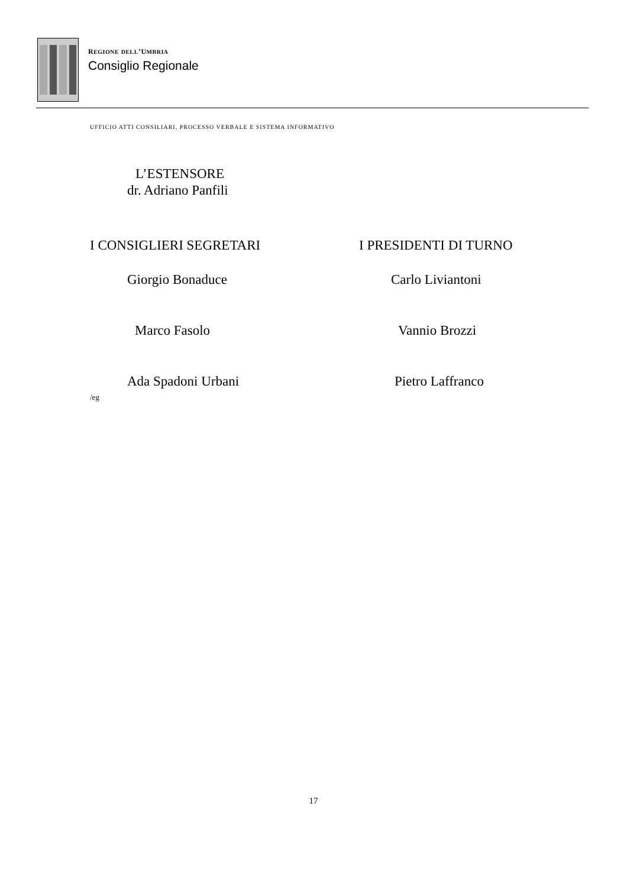REGIONE DELL’UMBRIA
Consiglio Regionale
UFFICIO ATTI CONSILIARI, PROCESSO VERBALE E SISTEMA INFORMATIVO
L’ESTENSORE
dr. Adriano Panfili
I CONSIGLIERI SEGRETARI I PRESIDENTI DI TURNO
Giorgio Bonaduce Carlo Liviantoni
Marco Fasolo Vannio Brozzi
Ada Spadoni Urbani Pietro Laffranco
/eg
17